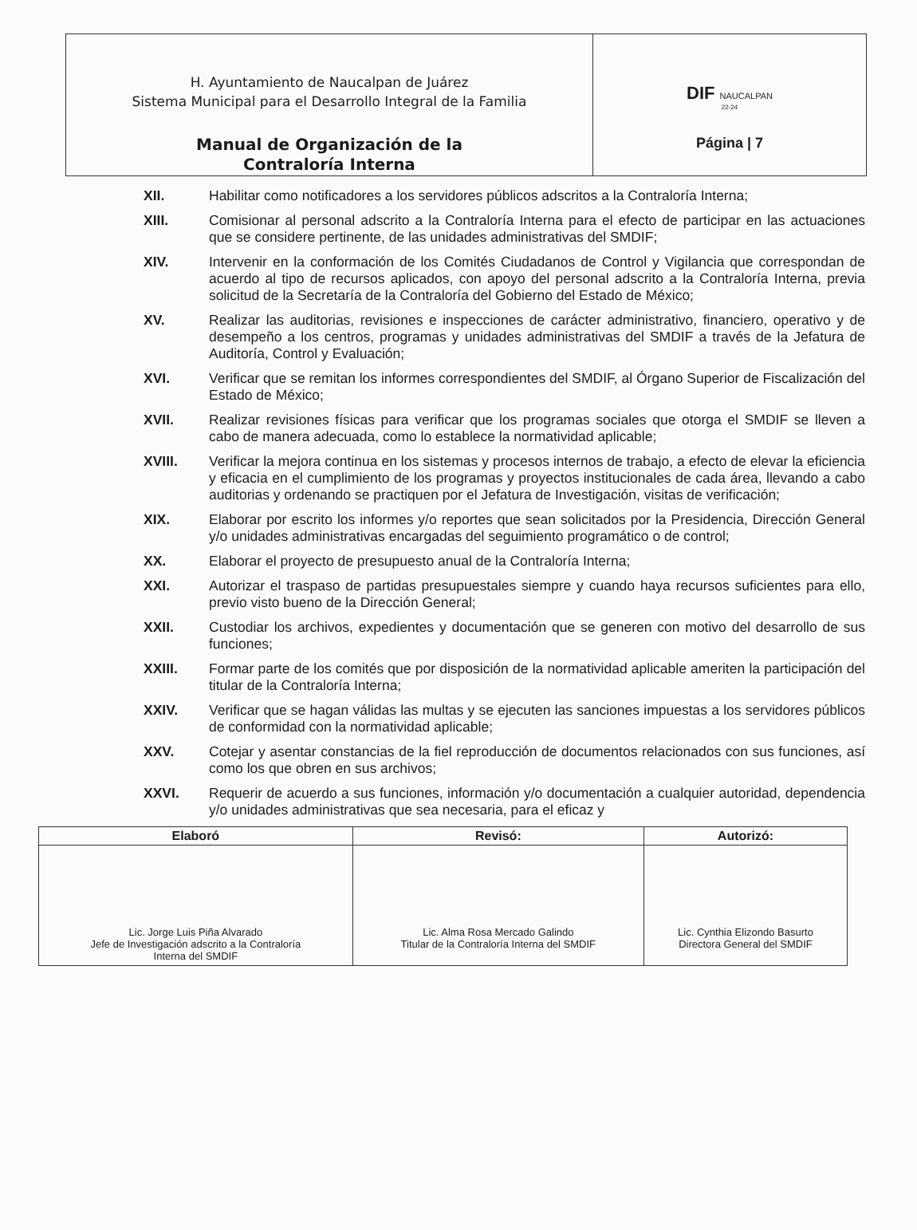| H. Ayuntamiento de Naucalpan de Juárez Sistema Municipal para el Desarrollo Integral de la Familia Manual de Organización de la Contraloría Interna | DIF NAUCALPAN 22-24 Página / 7 |
XII. Habilitar como notificadores a los servidores públicos adscritos a la Contraloría Interna;
XIII. Comisionar al personal adscrito a la Contraloría Interna para el efecto de participar en las actuaciones que se considere pertinente, de las unidades administrativas del SMDIF;
XIV. Intervenir en la conformación de los Comités Ciudadanos de Control y Vigilancia que correspondan de acuerdo al tipo de recursos aplicados, con apoyo del personal adscrito a la Contraloría Interna, previa solicitud de la Secretaría de la Contraloría del Gobierno del Estado de México;
XV. Realizar las auditorias, revisiones e inspecciones de carácter administrativo, financiero, operativo y de desempeño a los centros, programas y unidades administrativas del SMDIF a través de la Jefatura de Auditoría, Control y Evaluación;
XVI. Verificar que se remitan los informes correspondientes del SMDIF, al Órgano Superior de Fiscalización del Estado de México;
XVII. Realizar revisiones físicas para verificar que los programas sociales que otorga el SMDIF se lleven a cabo de manera adecuada, como lo establece la normatividad aplicable;
XVIII. Verificar la mejora continua en los sistemas y procesos internos de trabajo, a efecto de elevar la eficiencia y eficacia en el cumplimiento de los programas y proyectos institucionales de cada área, llevando a cabo auditorias y ordenando se practiquen por el Jefatura de Investigación, visitas de verificación;
XIX. Elaborar por escrito los informes y/o reportes que sean solicitados por la Presidencia, Dirección General y/o unidades administrativas encargadas del seguimiento programático o de control;
XX. Elaborar el proyecto de presupuesto anual de la Contraloría Interna;
XXI. Autorizar el traspaso de partidas presupuestales siempre y cuando haya recursos suficientes para ello, previo visto bueno de la Dirección General;
XXII. Custodiar los archivos, expedientes y documentación que se generen con motivo del desarrollo de sus funciones;
XXIII. Formar parte de los comités que por disposición de la normatividad aplicable ameriten la participación del titular de la Contraloría Interna;
XXIV. Verificar que se hagan válidas las multas y se ejecuten las sanciones impuestas a los servidores públicos de conformidad con la normatividad aplicable;
XXV. Cotejar y asentar constancias de la fiel reproducción de documentos relacionados con sus funciones, así como los que obren en sus archivos;
XXVI. Requerir de acuerdo a sus funciones, información y/o documentación a cualquier autoridad, dependencia y/o unidades administrativas que sea necesaria, para el eficaz y
| Elaboró | Revisó: | Autorizó: |
| --- | --- | --- |
| Lic. Jorge Luis Piña Alvarado Jefe de Investigación adscrito a la Contraloría Interna del SMDIF | Lic. Alma Rosa Mercado Galindo Titular de la Contraloría Interna del SMDIF | Lic. Cynthia Elizondo Basurto Directora General del SMDIF |